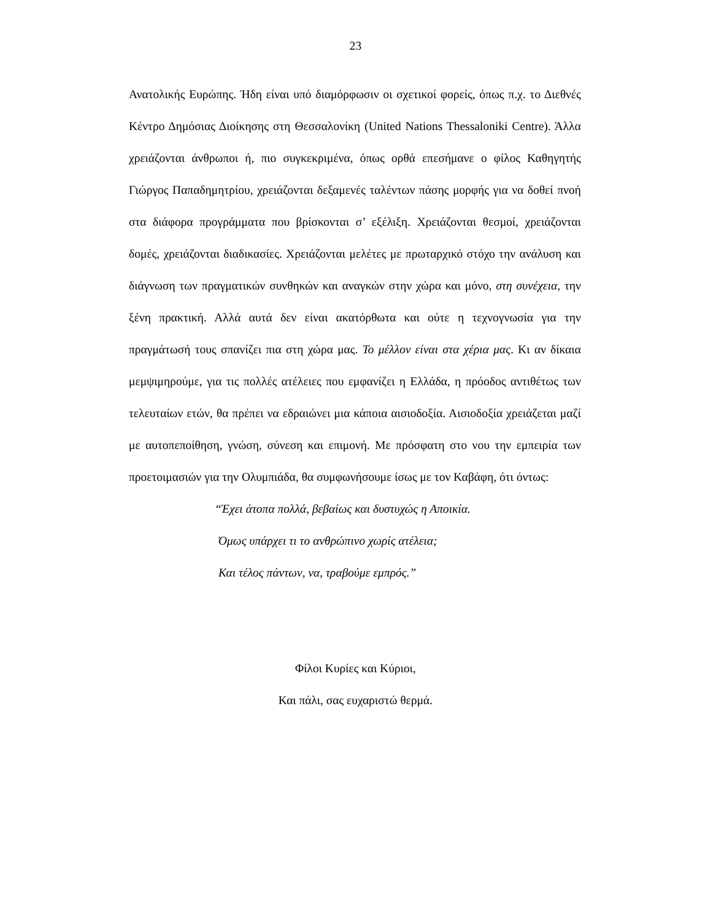23
Ανατολικής Ευρώπης. Ήδη είναι υπό διαμόρφωσιν οι σχετικοί φορείς, όπως π.χ. το Διεθνές Κέντρο Δημόσιας Διοίκησης στη Θεσσαλονίκη (United Nations Thessaloniki Centre). Άλλα χρειάζονται άνθρωποι ή, πιο συγκεκριμένα, όπως ορθά επεσήμανε ο φίλος Καθηγητής Γιώργος Παπαδημητρίου, χρειάζονται δεξαμενές ταλέντων πάσης μορφής για να δοθεί πνοή στα διάφορα προγράμματα που βρίσκονται σ’ εξέλιξη. Χρειάζονται θεσμοί, χρειάζονται δομές, χρειάζονται διαδικασίες. Χρειάζονται μελέτες με πρωταρχικό στόχο την ανάλυση και διάγνωση των πραγματικών συνθηκών και αναγκών στην χώρα και μόνο, στη συνέχεια, την ξένη πρακτική. Αλλά αυτά δεν είναι ακατόρθωτα και ούτε η τεχνογνωσία για την πραγμάτωσή τους σπανίζει πια στη χώρα μας. Το μέλλον είναι στα χέρια μας. Κι αν δίκαια μεμψιμηρούμε, για τις πολλές ατέλειες που εμφανίζει η Ελλάδα, η πρόοδος αντιθέτως των τελευταίων ετών, θα πρέπει να εδραιώνει μια κάποια αισιοδοξία. Αισιοδοξία χρειάζεται μαζί με αυτοπεποίθηση, γνώση, σύνεση και επιμονή. Με πρόσφατη στο νου την εμπειρία των προετοιμασιών για την Ολυμπιάδα, θα συμφωνήσουμε ίσως με τον Καβάφη, ότι όντως:
“Έχει άτοπα πολλά, βεβαίως και δυστυχώς η Αποικία.
Όμως υπάρχει τι το ανθρώπινο χωρίς ατέλεια;
Και τέλος πάντων, να, τραβούμε εμπρός.”
Φίλοι Κυρίες και Κύριοι,
Και πάλι, σας ευχαριστώ θερμά.